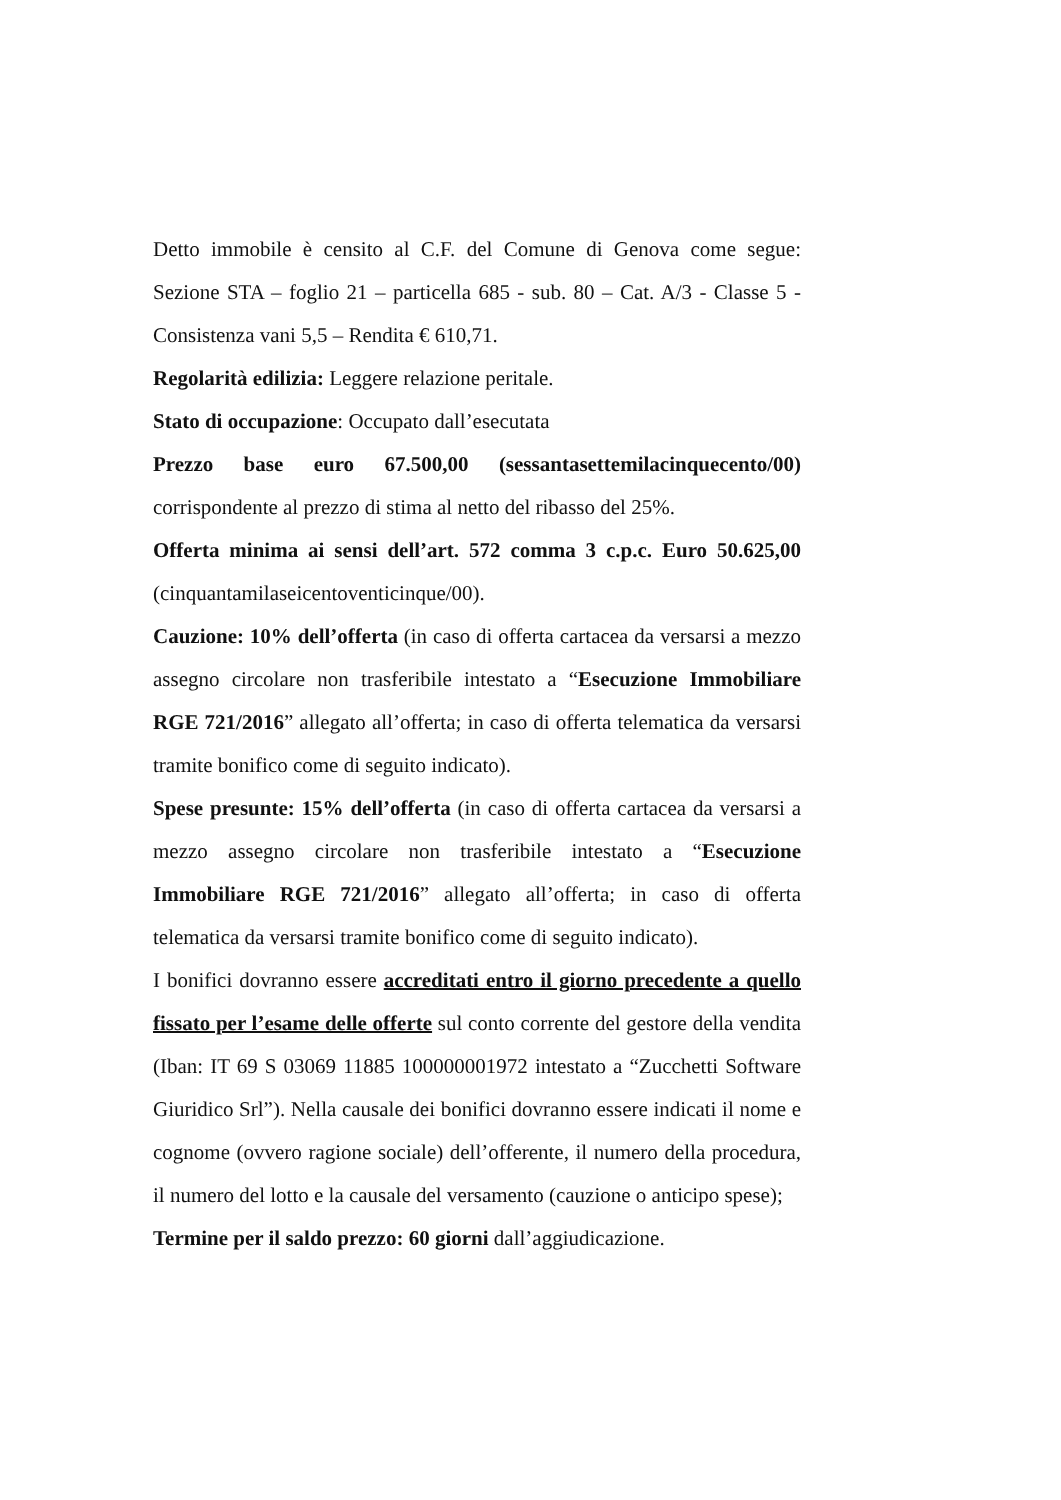Detto immobile è censito al C.F. del Comune di Genova come segue: Sezione STA – foglio 21 – particella 685 - sub. 80 – Cat. A/3 - Classe 5 - Consistenza vani 5,5 – Rendita € 610,71.
Regolarità edilizia: Leggere relazione peritale.
Stato di occupazione: Occupato dall’esecutata
Prezzo base euro 67.500,00 (sessantasettemilacinquecento/00) corrispondente al prezzo di stima al netto del ribasso del 25%.
Offerta minima ai sensi dell’art. 572 comma 3 c.p.c. Euro 50.625,00 (cinquantamilaseicentoventicinque/00).
Cauzione: 10% dell’offerta (in caso di offerta cartacea da versarsi a mezzo assegno circolare non trasferibile intestato a “Esecuzione Immobiliare RGE 721/2016” allegato all’offerta; in caso di offerta telematica da versarsi tramite bonifico come di seguito indicato).
Spese presunte: 15% dell’offerta (in caso di offerta cartacea da versarsi a mezzo assegno circolare non trasferibile intestato a “Esecuzione Immobiliare RGE 721/2016” allegato all’offerta; in caso di offerta telematica da versarsi tramite bonifico come di seguito indicato).
I bonifici dovranno essere accreditati entro il giorno precedente a quello fissato per l’esame delle offerte sul conto corrente del gestore della vendita (Iban: IT 69 S 03069 11885 100000001972 intestato a “Zucchetti Software Giuridico Srl”). Nella causale dei bonifici dovranno essere indicati il nome e cognome (ovvero ragione sociale) dell’offerente, il numero della procedura, il numero del lotto e la causale del versamento (cauzione o anticipo spese);
Termine per il saldo prezzo: 60 giorni dall’aggiudicazione.